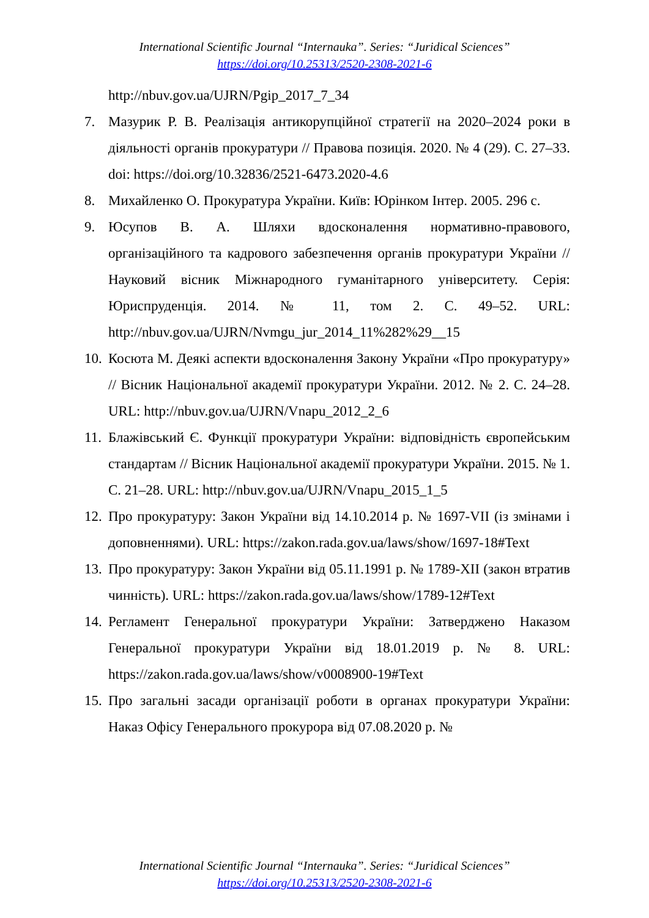International Scientific Journal “Internauka”. Series: “Juridical Sciences”
https://doi.org/10.25313/2520-2308-2021-6
http://nbuv.gov.ua/UJRN/Pgip_2017_7_34
7. Мазурик Р. В. Реалізація антикорупційної стратегії на 2020–2024 роки в діяльності органів прокуратури // Правова позиція. 2020. № 4 (29). С. 27–33. doi: https://doi.org/10.32836/2521-6473.2020-4.6
8. Михайленко О. Прокуратура України. Київ: Юрінком Інтер. 2005. 296 с.
9. Юсупов В. А. Шляхи вдосконалення нормативно-правового, організаційного та кадрового забезпечення органів прокуратури України // Науковий вісник Міжнародного гуманітарного університету. Серія: Юриспруденція. 2014. № 11, том 2. С. 49–52. URL: http://nbuv.gov.ua/UJRN/Nvmgu_jur_2014_11%282%29__15
10. Косюта М. Деякі аспекти вдосконалення Закону України «Про прокуратуру» // Вісник Національної академії прокуратури України. 2012. № 2. С. 24–28. URL: http://nbuv.gov.ua/UJRN/Vnapu_2012_2_6
11. Блажівський Є. Функції прокуратури України: відповідність європейським стандартам // Вісник Національної академії прокуратури України. 2015. № 1. С. 21–28. URL: http://nbuv.gov.ua/UJRN/Vnapu_2015_1_5
12. Про прокуратуру: Закон України від 14.10.2014 р. № 1697-VII (із змінами і доповненнями). URL: https://zakon.rada.gov.ua/laws/show/1697-18#Text
13. Про прокуратуру: Закон України від 05.11.1991 р. № 1789-XII (закон втратив чинність). URL: https://zakon.rada.gov.ua/laws/show/1789-12#Text
14. Регламент Генеральної прокуратури України: Затверджено Наказом Генеральної прокуратури України від 18.01.2019 р. № 8. URL: https://zakon.rada.gov.ua/laws/show/v0008900-19#Text
15. Про загальні засади організації роботи в органах прокуратури України: Наказ Офісу Генерального прокурора від 07.08.2020 р. №
International Scientific Journal “Internauka”. Series: “Juridical Sciences”
https://doi.org/10.25313/2520-2308-2021-6